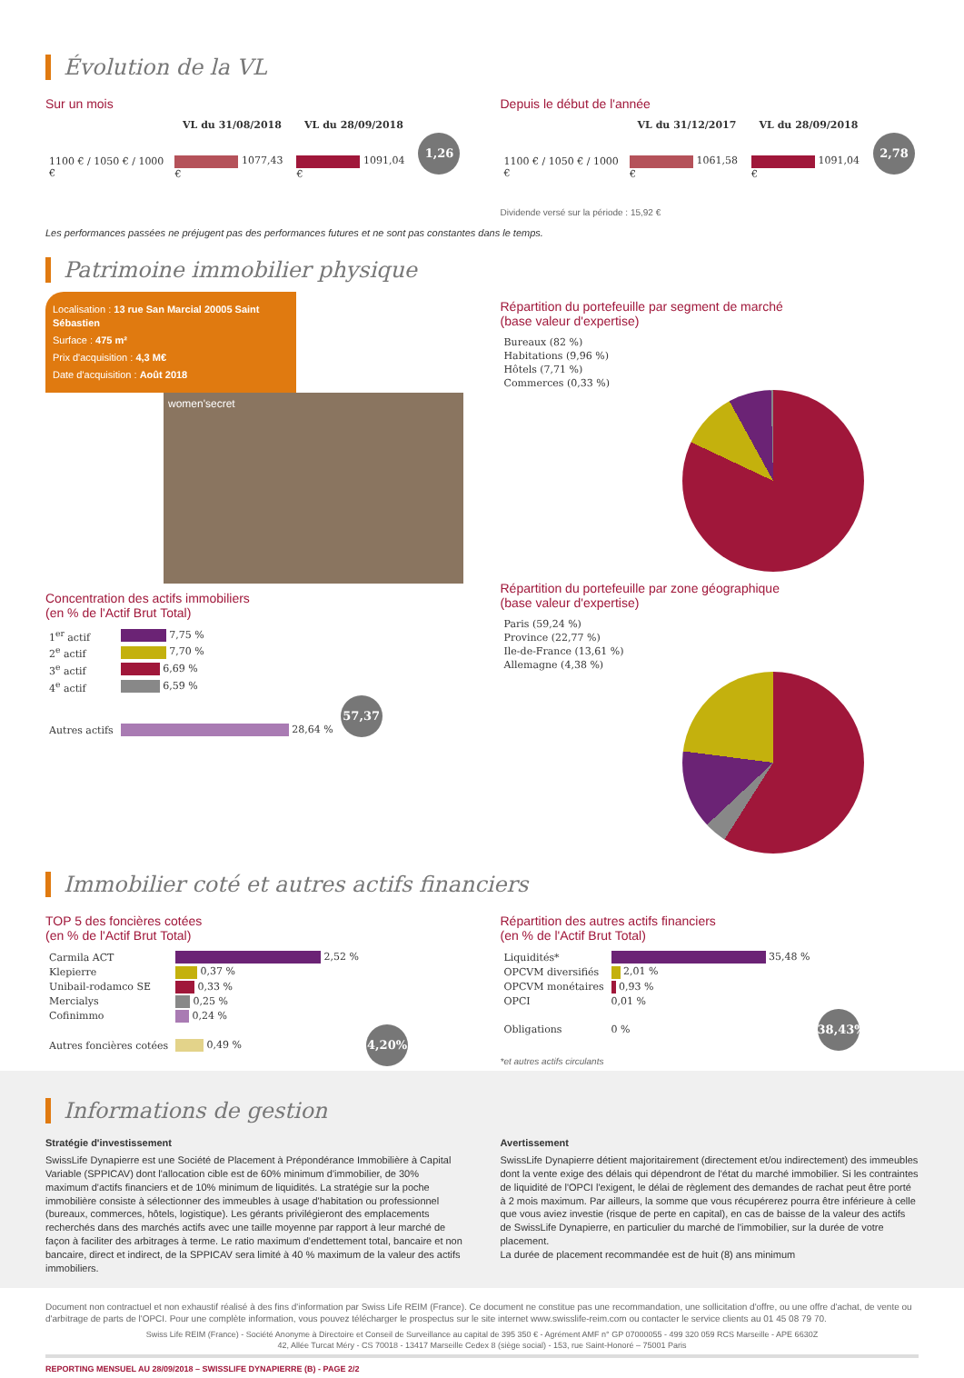Évolution de la VL
Sur un mois
| | VL du 31/08/2018 | VL du 28/09/2018 | |
| --- | --- | --- | --- |
| 1100 € / 1050 € / 1000 € | 1077,43 € | 1091,04 € | 1,26 % |
Depuis le début de l'année
| | VL du 31/12/2017 | VL du 28/09/2018 | |
| --- | --- | --- | --- |
| 1100 € / 1050 € / 1000 € | 1061,58 € | 1091,04 € | 2,78 % |
Dividende versé sur la période : 15,92 €
Les performances passées ne préjugent pas des performances futures et ne sont pas constantes dans le temps.
Patrimoine immobilier physique
Localisation : 13 rue San Marcial 20005 Saint Sébastien
Surface : 475 m²
Prix d'acquisition : 4,3 M€
Date d'acquisition : Août 2018
women'secret
Concentration des actifs immobiliers
(en % de l'Actif Brut Total)
| 1<sup>er</sup> actif | 7,75 % | |
| 2<sup>e</sup> actif | 7,70 % | |
| 3<sup>e</sup> actif | 6,69 % | |
| 4<sup>e</sup> actif | 6,59 % | |
| Autres actifs | 28,64 % | 57,37 % |
Répartition du portefeuille par segment de marché
(base valeur d'expertise)
| Bureaux (82 %) |
| Habitations (9,96 %) |
| Hôtels (7,71 %) |
| Commerces (0,33 %) |
Répartition du portefeuille par zone géographique
(base valeur d'expertise)
| Paris (59,24 %) |
| Province (22,77 %) |
| Ile-de-France (13,61 %) |
| Allemagne (4,38 %) |
Immobilier coté et autres actifs financiers
TOP 5 des foncières cotées
(en % de l'Actif Brut Total)
| Carmila ACT | 2,52 % | |
| Klepierre | 0,37 % | |
| Unibail-rodamco SE | 0,33 % | |
| Mercialys | 0,25 % | |
| Cofinimmo | 0,24 % | |
| Autres foncières cotées | 0,49 % | 4,20% |
Répartition des autres actifs financiers
(en % de l'Actif Brut Total)
| Liquidités* | 35,48 % | |
| OPCVM diversifiés | 2,01 % | |
| OPCVM monétaires | 0,93 % | |
| OPCI | 0,01 % | |
| Obligations | 0 % | 38,43% |
*et autres actifs circulants
Informations de gestion
Stratégie d'investissement
SwissLife Dynapierre est une Société de Placement à Prépondérance Immobilière à Capital Variable (SPPICAV) dont l'allocation cible est de 60% minimum d'immobilier, de 30% maximum d'actifs financiers et de 10% minimum de liquidités. La stratégie sur la poche immobilière consiste à sélectionner des immeubles à usage d'habitation ou professionnel (bureaux, commerces, hôtels, logistique). Les gérants privilégieront des emplacements recherchés dans des marchés actifs avec une taille moyenne par rapport à leur marché de façon à faciliter des arbitrages à terme. Le ratio maximum d'endettement total, bancaire et non bancaire, direct et indirect, de la SPPICAV sera limité à 40 % maximum de la valeur des actifs immobiliers.
Avertissement
SwissLife Dynapierre détient majoritairement (directement et/ou indirectement) des immeubles dont la vente exige des délais qui dépendront de l'état du marché immobilier. Si les contraintes de liquidité de l'OPCI l'exigent, le délai de règlement des demandes de rachat peut être porté à 2 mois maximum. Par ailleurs, la somme que vous récupérerez pourra être inférieure à celle que vous aviez investie (risque de perte en capital), en cas de baisse de la valeur des actifs de SwissLife Dynapierre, en particulier du marché de l'immobilier, sur la durée de votre placement.
La durée de placement recommandée est de huit (8) ans minimum
Document non contractuel et non exhaustif réalisé à des fins d'information par Swiss Life REIM (France). Ce document ne constitue pas une recommandation, une sollicitation d'offre, ou une offre d'achat, de vente ou d'arbitrage de parts de l'OPCI. Pour une complète information, vous pouvez télécharger le prospectus sur le site internet www.swisslife-reim.com ou contacter le service clients au 01 45 08 79 70.
Swiss Life REIM (France) - Société Anonyme à Directoire et Conseil de Surveillance au capital de 395 350 € - Agrément AMF n° GP 07000055 - 499 320 059 RCS Marseille - APE 6630Z
42, Allée Turcat Méry - CS 70018 - 13417 Marseille Cedex 8 (siège social) - 153, rue Saint-Honoré – 75001 Paris
REPORTING MENSUEL AU 28/09/2018 – SWISSLIFE DYNAPIERRE (B) - PAGE 2/2